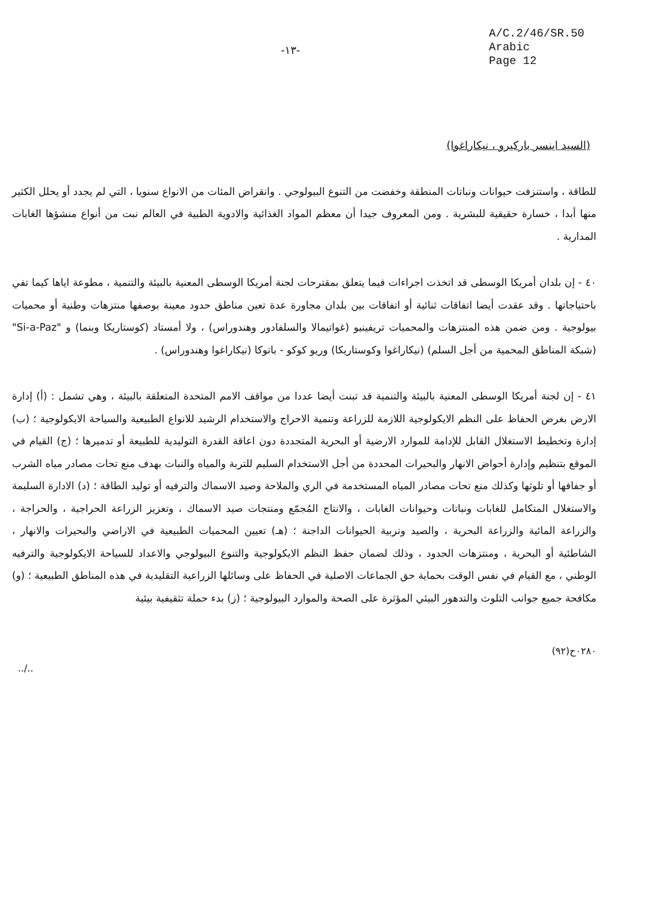-١٣-
A/C.2/46/SR.50
Arabic
Page 12
(السيد اينسر باركيرو ، نيكاراغوا)
للطاقة ، واستنزفت حيوانات ونباتات المنطقة وخفضت من التنوع البيولوجي . وانقراض المئات من الانواع سنويا ، التي لم يجدد أو يحلل الكثير منها أبدا ، خسارة حقيقية للبشرية . ومن المعروف جيدا أن معظم المواد الغذائية والادوية الطبية في العالم نبت من أنواع منشؤها الغابات المدارية .
٤٠ - إن بلدان أمريكا الوسطى قد اتخذت اجراءات فيما يتعلق بمقترحات لجنة أمريكا الوسطى المعنية بالبيئة والتنمية ، مطوعة اياها كيما تفي باحتياجاتها . وقد عقدت أيضا اتفاقات ثنائية أو اتفاقات بين بلدان مجاورة عدة تعين مناطق حدود معينة بوصفها منتزهات وطنية أو محميات بيولوجية . ومن ضمن هذه المنتزهات والمحميات تريفينيو (غواتيمالا والسلفادور وهندوراس) ، ولا أمستاد (كوستاريكا وبنما) و "Si-a-Paz" (شبكة المناطق المحمية من أجل السلم) (نيكاراغوا وكوستاريكا) وريو كوكو - باتوكا (نيكاراغوا وهندوراس) .
٤١ - إن لجنة أمريكا الوسطى المعنية بالبيئة والتنمية قد تبنت أيضا عددا من مواقف الامم المتحدة المتعلقة بالبيئة ، وهي تشمل : (أ) إدارة الارض بغرض الحفاظ على النظم الايكولوجية اللازمة للزراعة وتنمية الاحراج والاستخدام الرشيد للانواع الطبيعية والسياحة الايكولوجية ؛ (ب) إدارة وتخطيط الاستغلال القابل للإدامة للموارد الارضية أو البحرية المتجددة دون اعاقة القدرة التوليدية للطبيعة أو تدميرها ؛ (ج) القيام في الموقع بتنظيم وإدارة أحواض الانهار والبحيرات المحددة من أجل الاستخدام السليم للتربة والمياه والنبات بهدف منع تحات مصادر مياه الشرب أو جفافها أو تلوثها وكذلك منع تحات مصادر المياه المستخدمة في الري والملاحة وصيد الاسماك والترفيه أو توليد الطاقة ؛ (د) الادارة السليمة والاستغلال المتكامل للغابات ونباتات وحيوانات الغابات ، والانتاج المُجمّع ومنتجات صيد الاسماك ، وتعزيز الزراعة الحراجية ، والحراجة ، والزراعة المائية والزراعة البحرية ، والصيد وتربية الحيوانات الداجنة ؛ (هـ) تعيين المحميات الطبيعية في الاراضي والبحيرات والانهار ، الشاطئية أو البحرية ، ومنتزهات الحدود ، وذلك لضمان حفظ النظم الايكولوجية والتنوع البيولوجي والاعداد للسياحة الايكولوجية والترفيه الوطني ، مع القيام في نفس الوقت بحماية حق الجماعات الاصلية في الحفاظ على وسائلها الزراعية التقليدية في هذه المناطق الطبيعية ؛ (و) مكافحة جميع جوانب التلوث والتدهور البيئي المؤثرة على الصحة والموارد البيولوجية ؛ (ز) بدء حملة تثقيفية بيئية
٠٢٨٠ح(٩٢)
../..